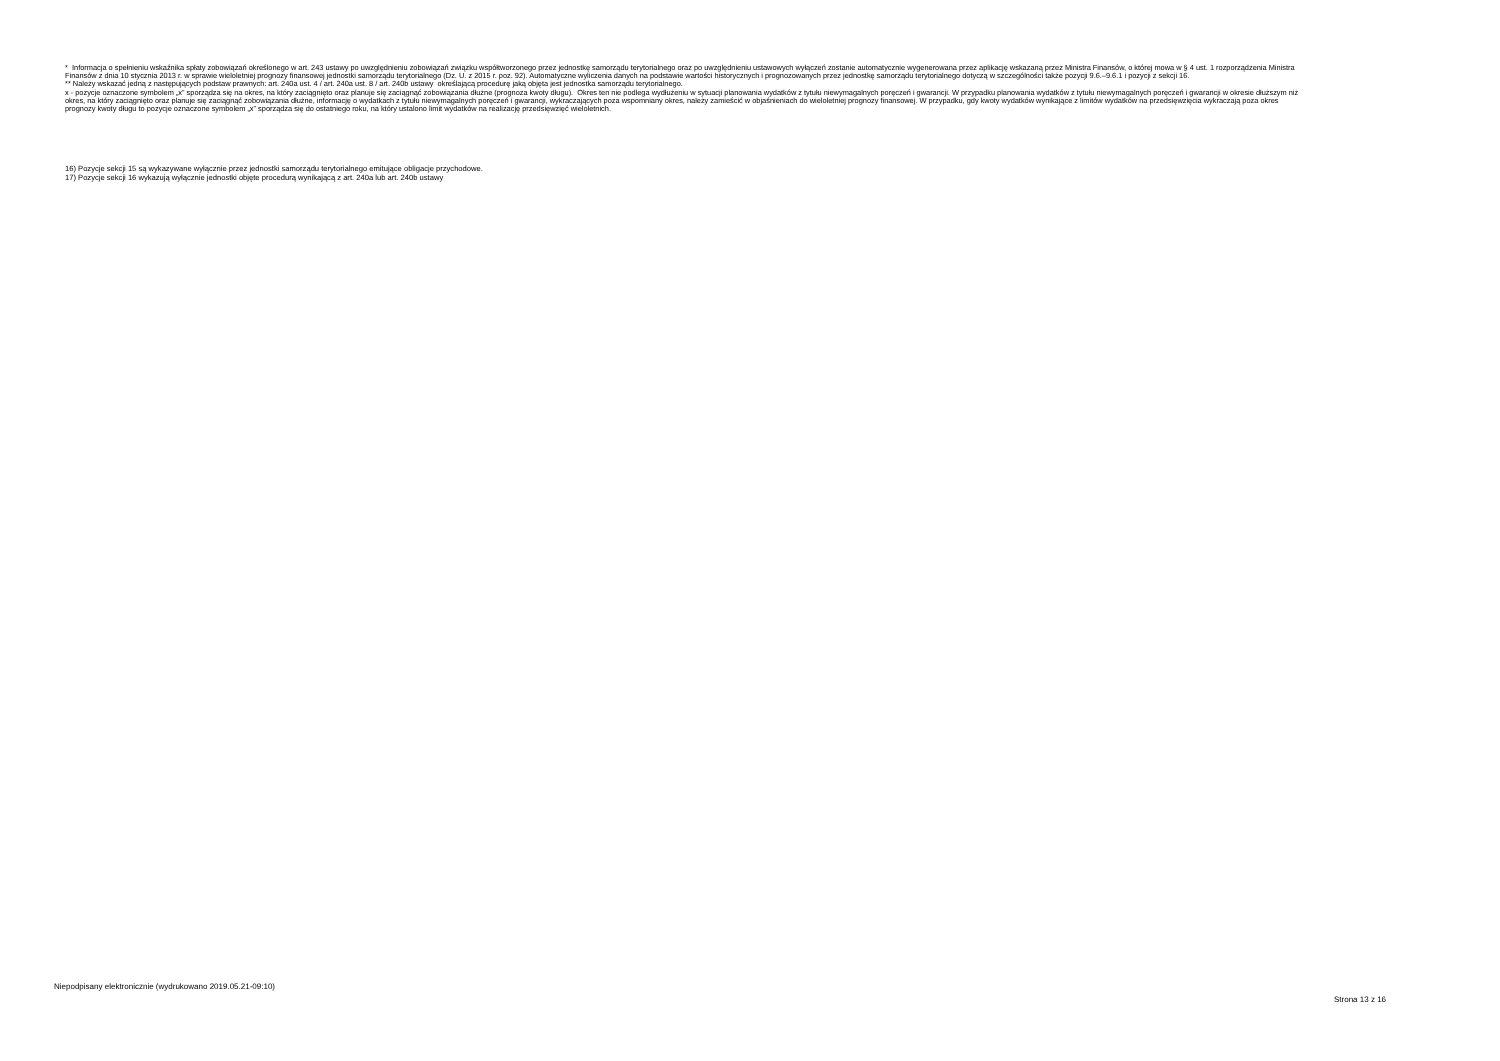* Informacja o spełnieniu wskaźnika spłaty zobowiązań określonego w art. 243 ustawy po uwzględnieniu zobowiązań związku współtworzonego przez jednostkę samorządu terytorialnego oraz po uwzględnieniu ustawowych wyłączeń zostanie automatycznie wygenerowana przez aplikację wskazaną przez Ministra Finansów, o której mowa w § 4 ust. 1 rozporządzenia Ministra Finansów z dnia 10 stycznia 2013 r. w sprawie wieloletniej prognozy finansowej jednostki samorządu terytorialnego (Dz. U. z 2015 r. poz. 92). Automatyczne wyliczenia danych na podstawie wartości historycznych i prognozowanych przez jednostkę samorządu terytorialnego dotyczą w szczególności także pozycji 9.6.–9.6.1 i pozycji z sekcji 16.
** Należy wskazać jedną z następujących podstaw prawnych: art. 240a ust. 4 / art. 240a ust. 8 / art. 240b ustawy określającą procedurę jaką objęta jest jednostka samorządu terytorialnego.
x - pozycje oznaczone symbolem „x” sporządza się na okres, na który zaciągnięto oraz planuje się zaciągnąć zobowiązania dłużne (prognoza kwoty długu). Okres ten nie podlega wydłużeniu w sytuacji planowania wydatków z tytułu niewymagalnych poręczeń i gwarancji. W przypadku planowania wydatków z tytułu niewymagalnych poręczeń i gwarancji w okresie dłuższym niż okres, na który zaciągnięto oraz planuje się zaciągnąć zobowiązania dłużne, informację o wydatkach z tytułu niewymagalnych poręczeń i gwarancji, wykraczających poza wspomniany okres, należy zamieścić w objaśnieniach do wieloletniej prognozy finansowej. W przypadku, gdy kwoty wydatków wynikające z limitów wydatków na przedsięwzięcia wykraczają poza okres prognozy kwoty długu to pozycje oznaczone symbolem „x” sporządza się do ostatniego roku, na który ustalono limit wydatków na realizację przedsięwzięć wieloletnich.
16) Pozycje sekcji 15 są wykazywane wyłącznie przez jednostki samorządu terytorialnego emitujące obligacje przychodowe.
17) Pozycje sekcji 16 wykazują wyłącznie jednostki objęte procedurą wynikającą z art. 240a lub art. 240b ustawy
Niepodpisany elektronicznie (wydrukowano 2019.05.21-09:10)
Strona 13 z 16